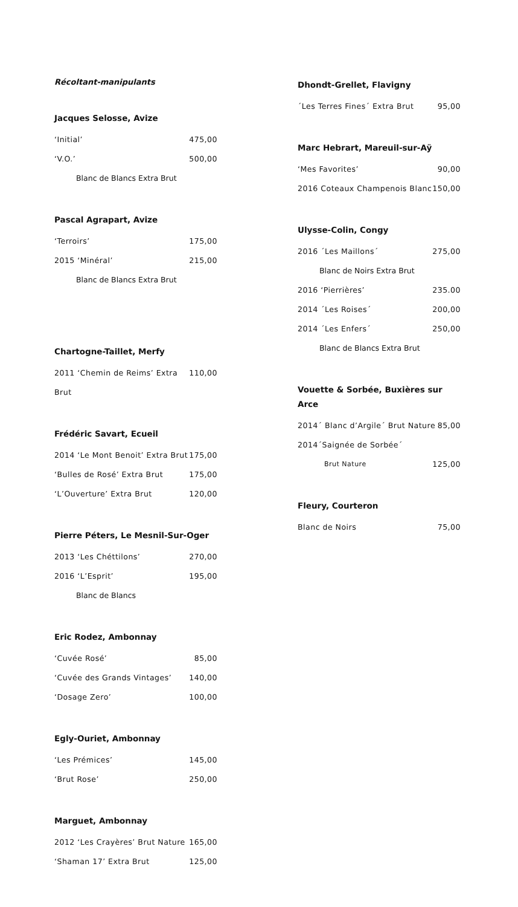Récoltant-manipulants
Jacques Selosse, Avize
‘Initial’ 475,00
‘V.O.’ 500,00
Blanc de Blancs Extra Brut
Pascal Agrapart, Avize
‘Terroirs’ 175,00
2015 ‘Minéral’ 215,00
Blanc de Blancs Extra Brut
Chartogne-Taillet, Merfy
2011 ‘Chemin de Reims’ Extra Brut 110,00
Frédéric Savart, Ecueil
2014 ‘Le Mont Benoit’ Extra Brut 175,00
‘Bulles de Rosé’ Extra Brut 175,00
‘L’Ouverture’ Extra Brut 120,00
Pierre Péters, Le Mesnil-Sur-Oger
2013 ‘Les Chéttilons’ 270,00
2016 ‘L’Esprit’ 195,00
Blanc de Blancs
Eric Rodez, Ambonnay
‘Cuvée Rosé’ 85,00
‘Cuvée des Grands Vintages’ 140,00
‘Dosage Zero’ 100,00
Egly-Ouriet, Ambonnay
‘Les Prémices’ 145,00
‘Brut Rose’ 250,00
Marguet, Ambonnay
2012 ‘Les Crayères’ Brut Nature 165,00
‘Shaman 17’ Extra Brut 125,00
Dhondt-Grellet, Flavigny
´Les Terres Fines´ Extra Brut 95,00
Marc Hebrart, Mareuil-sur-Aÿ
‘Mes Favorites’ 90,00
2016 Coteaux Champenois Blanc 150,00
Ulysse-Colin, Congy
2016 ´Les Maillons´ 275,00
Blanc de Noirs Extra Brut
2016 ‘Pierrières’ 235.00
2014 ´Les Roises´ 200,00
2014 ´Les Enfers´ 250,00
Blanc de Blancs Extra Brut
Vouette & Sorbée, Buxières sur Arce
2014´ Blanc d’Argile´ Brut Nature 85,00
2014´Saignée de Sorbée´
Brut Nature 125,00
Fleury, Courteron
Blanc de Noirs 75,00